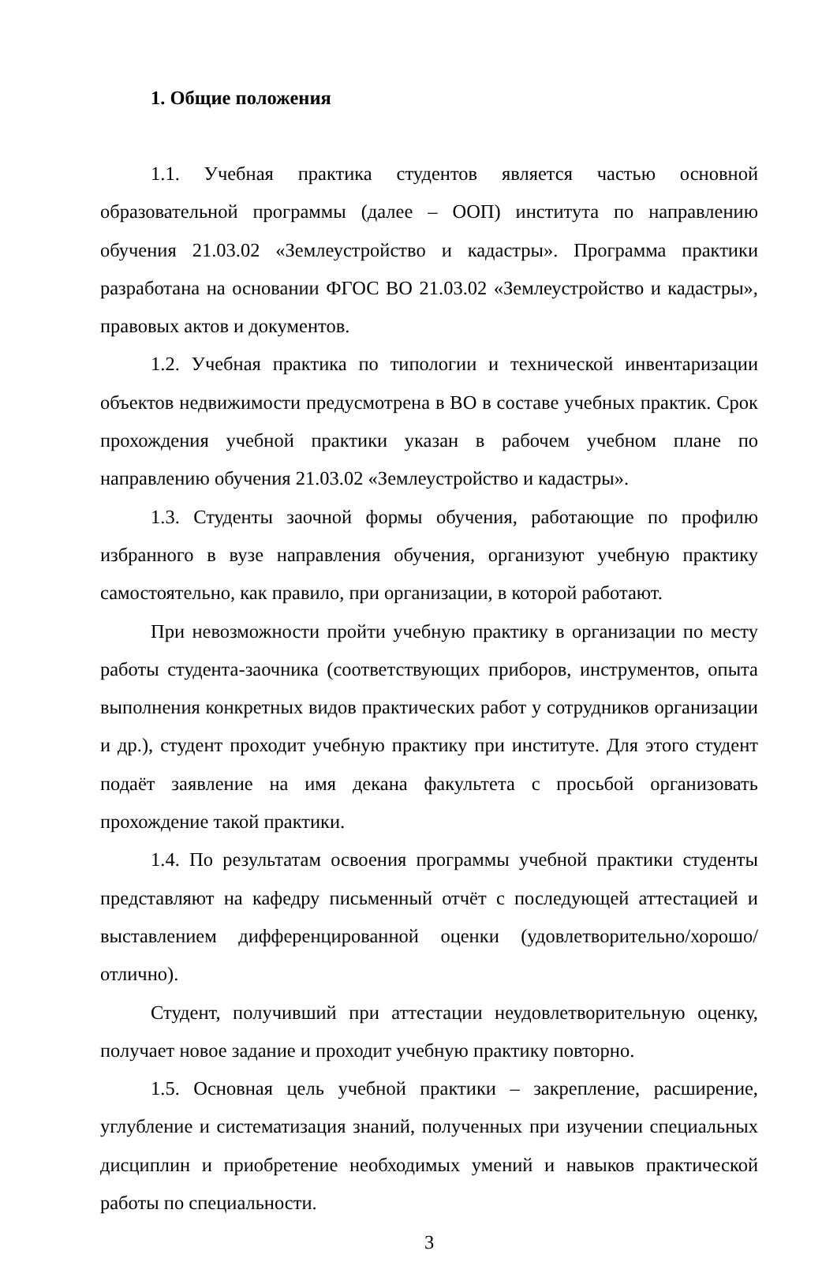1. Общие положения
1.1. Учебная практика студентов является частью основной образовательной программы (далее – ООП) института по направлению обучения 21.03.02 «Землеустройство и кадастры». Программа практики разработана на основании ФГОС ВО 21.03.02 «Землеустройство и кадастры», правовых актов и документов.
1.2. Учебная практика по типологии и технической инвентаризации объектов недвижимости предусмотрена в ВО в составе учебных практик. Срок прохождения учебной практики указан в рабочем учебном плане по направлению обучения 21.03.02 «Землеустройство и кадастры».
1.3. Студенты заочной формы обучения, работающие по профилю избранного в вузе направления обучения, организуют учебную практику самостоятельно, как правило, при организации, в которой работают.
При невозможности пройти учебную практику в организации по месту работы студента-заочника (соответствующих приборов, инструментов, опыта выполнения конкретных видов практических работ у сотрудников организации и др.), студент проходит учебную практику при институте. Для этого студент подаёт заявление на имя декана факультета с просьбой организовать прохождение такой практики.
1.4. По результатам освоения программы учебной практики студенты представляют на кафедру письменный отчёт с последующей аттестацией и выставлением дифференцированной оценки (удовлетворительно/хорошо/отлично).
Студент, получивший при аттестации неудовлетворительную оценку, получает новое задание и проходит учебную практику повторно.
1.5. Основная цель учебной практики – закрепление, расширение, углубление и систематизация знаний, полученных при изучении специальных дисциплин и приобретение необходимых умений и навыков практической работы по специальности.
3